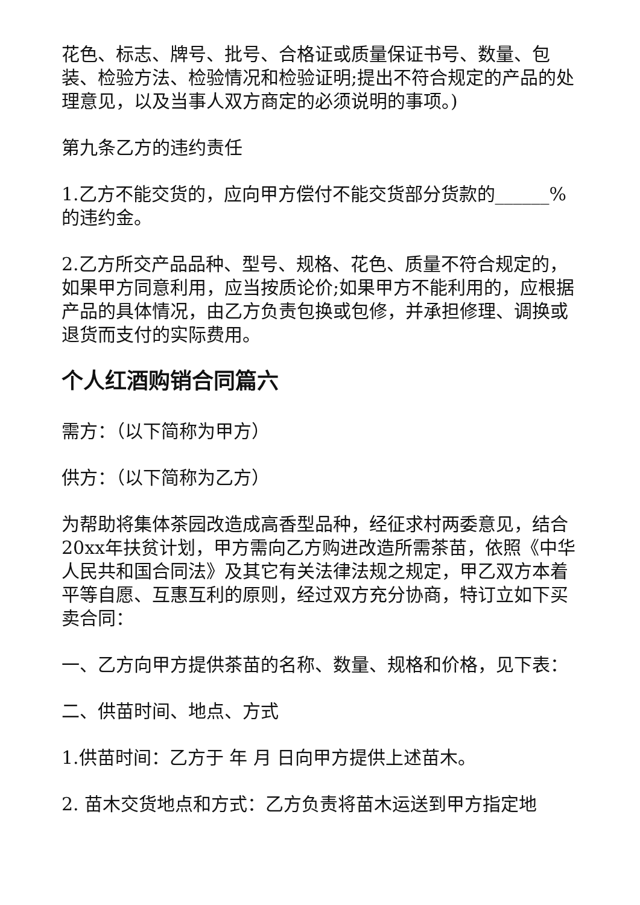花色、标志、牌号、批号、合格证或质量保证书号、数量、包装、检验方法、检验情况和检验证明;提出不符合规定的产品的处理意见，以及当事人双方商定的必须说明的事项。)
第九条乙方的违约责任
1.乙方不能交货的，应向甲方偿付不能交货部分货款的______%的违约金。
2.乙方所交产品品种、型号、规格、花色、质量不符合规定的，如果甲方同意利用，应当按质论价;如果甲方不能利用的，应根据产品的具体情况，由乙方负责包换或包修，并承担修理、调换或退货而支付的实际费用。
个人红酒购销合同篇六
需方：（以下简称为甲方）
供方：（以下简称为乙方）
为帮助将集体茶园改造成高香型品种，经征求村两委意见，结合20xx年扶贫计划，甲方需向乙方购进改造所需茶苗，依照《中华人民共和国合同法》及其它有关法律法规之规定，甲乙双方本着平等自愿、互惠互利的原则，经过双方充分协商，特订立如下买卖合同：
一、乙方向甲方提供茶苗的名称、数量、规格和价格，见下表：
二、供苗时间、地点、方式
1.供苗时间：乙方于 年 月 日向甲方提供上述苗木。
2. 苗木交货地点和方式：乙方负责将苗木运送到甲方指定地